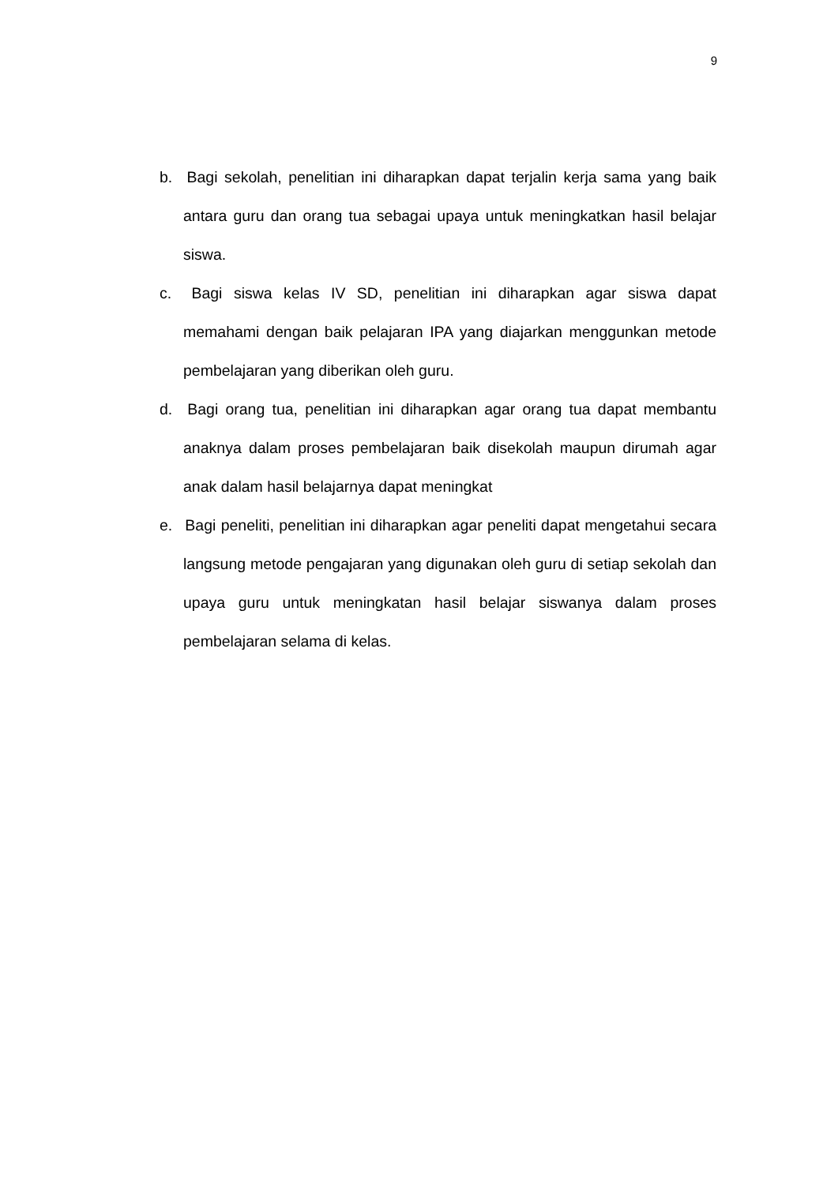9
b. Bagi sekolah, penelitian ini diharapkan dapat terjalin kerja sama yang baik antara guru dan orang tua sebagai upaya untuk meningkatkan hasil belajar siswa.
c. Bagi siswa kelas IV SD, penelitian ini diharapkan agar siswa dapat memahami dengan baik pelajaran IPA yang diajarkan menggunkan metode pembelajaran yang diberikan oleh guru.
d. Bagi orang tua, penelitian ini diharapkan agar orang tua dapat membantu anaknya dalam proses pembelajaran baik disekolah maupun dirumah agar anak dalam hasil belajarnya dapat meningkat
e. Bagi peneliti, penelitian ini diharapkan agar peneliti dapat mengetahui secara langsung metode pengajaran yang digunakan oleh guru di setiap sekolah dan upaya guru untuk meningkatan hasil belajar siswanya dalam proses pembelajaran selama di kelas.